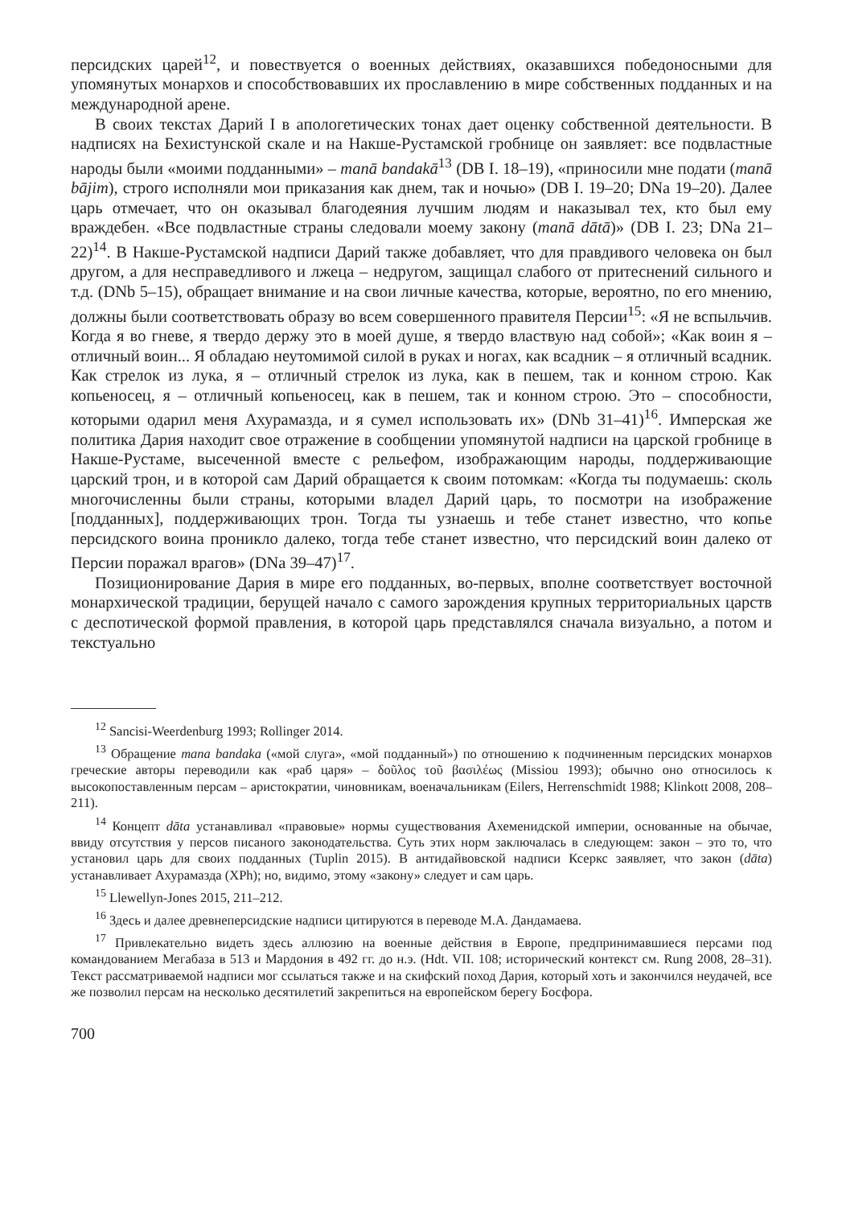персидских царей<sup>12</sup>, и повествуется о военных действиях, оказавшихся победоносными для упомянутых монархов и способствовавших их прославлению в мире собственных подданных и на международной арене.
В своих текстах Дарий I в апологетических тонах дает оценку собственной деятельности. В надписях на Бехистунской скале и на Накше-Рустамской гробнице он заявляет: все подвластные народы были «моими подданными» – manā bandakā<sup>13</sup> (DB I. 18–19), «приносили мне подати (manā bājim), строго исполняли мои приказания как днем, так и ночью» (DB I. 19–20; DNa 19–20). Далее царь отмечает, что он оказывал благодеяния лучшим людям и наказывал тех, кто был ему враждебен. «Все подвластные страны следовали моему закону (manā dātā)» (DB I. 23; DNa 21–22)<sup>14</sup>. В Накше-Рустамской надписи Дарий также добавляет, что для правдивого человека он был другом, а для несправедливого и лжеца – недругом, защищал слабого от притеснений сильного и т.д. (DNb 5–15), обращает внимание и на свои личные качества, которые, вероятно, по его мнению, должны были соответствовать образу во всем совершенного правителя Персии<sup>15</sup>: «Я не вспыльчив. Когда я во гневе, я твердо держу это в моей душе, я твердо властвую над собой»; «Как воин я – отличный воин... Я обладаю неутомимой силой в руках и ногах, как всадник – я отличный всадник. Как стрелок из лука, я – отличный стрелок из лука, как в пешем, так и конном строю. Как копьеносец, я – отличный копьеносец, как в пешем, так и конном строю. Это – способности, которыми одарил меня Ахурамазда, и я сумел использовать их» (DNb 31–41)<sup>16</sup>. Имперская же политика Дария находит свое отражение в сообщении упомянутой надписи на царской гробнице в Накше-Рустаме, высеченной вместе с рельефом, изображающим народы, поддерживающие царский трон, и в которой сам Дарий обращается к своим потомкам: «Когда ты подумаешь: сколь многочисленны были страны, которыми владел Дарий царь, то посмотри на изображение [подданных], поддерживающих трон. Тогда ты узнаешь и тебе станет известно, что копье персидского воина проникло далеко, тогда тебе станет известно, что персидский воин далеко от Персии поражал врагов» (DNa 39–47)<sup>17</sup>.
Позиционирование Дария в мире его подданных, во-первых, вполне соответствует восточной монархической традиции, берущей начало с самого зарождения крупных территориальных царств с деспотической формой правления, в которой царь представлялся сначала визуально, а потом и текстуально
<sup>12</sup> Sancisi-Weerdenburg 1993; Rollinger 2014.
<sup>13</sup> Обращение mana bandaka («мой слуга», «мой подданный») по отношению к подчиненным персидских монархов греческие авторы переводили как «раб царя» – δοῦλος τοῦ βασιλέως (Missiou 1993); обычно оно относилось к высокопоставленным персам – аристократии, чиновникам, военачальникам (Eilers, Herrenschmidt 1988; Klinkott 2008, 208–211).
<sup>14</sup> Концепт dāta устанавливал «правовые» нормы существования Ахеменидской империи, основанные на обычае, ввиду отсутствия у персов писаного законодательства. Суть этих норм заключалась в следующем: закон – это то, что установил царь для своих подданных (Tuplin 2015). В антидайвовской надписи Ксеркс заявляет, что закон (dāta) устанавливает Ахурамазда (XPh); но, видимо, этому «закону» следует и сам царь.
<sup>15</sup> Llewellyn-Jones 2015, 211–212.
<sup>16</sup> Здесь и далее древнеперсидские надписи цитируются в переводе М.А. Дандамаева.
<sup>17</sup> Привлекательно видеть здесь аллюзию на военные действия в Европе, предпринимавшиеся персами под командованием Мегабаза в 513 и Мардония в 492 гг. до н.э. (Hdt. VII. 108; исторический контекст см. Rung 2008, 28–31). Текст рассматриваемой надписи мог ссылаться также и на скифский поход Дария, который хоть и закончился неудачей, все же позволил персам на несколько десятилетий закрепиться на европейском берегу Босфора.
700